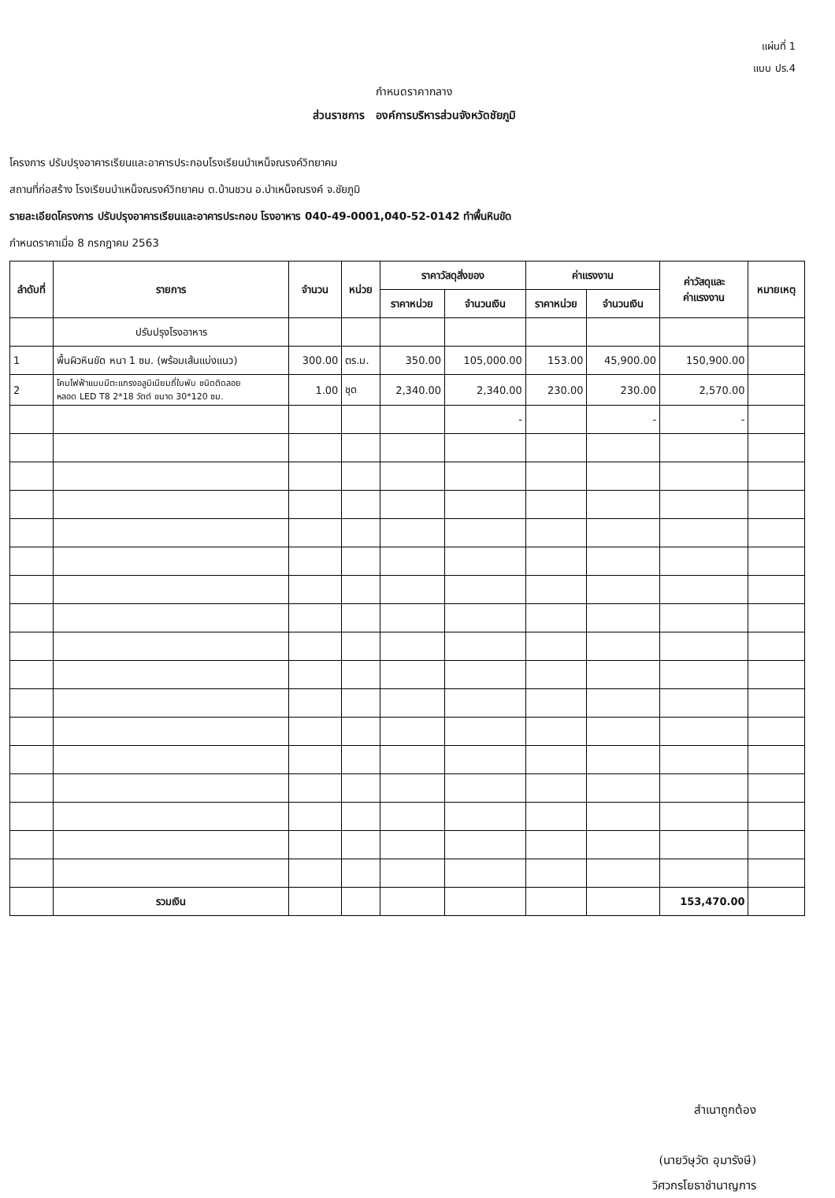แผ่นที่ 1
แบบ ปร.4
กำหนดราคากลาง
ส่วนราชการ องค์การบริหารส่วนจังหวัดชัยภูมิ
โครงการ ปรับปรุงอาคารเรียนและอาคารประกอบโรงเรียนบำเหน็จณรงค์วิทยาคม
สถานที่ก่อสร้าง โรงเรียนบำเหน็จณรงค์วิทยาคม ต.บ้านชวน อ.บำเหน็จณรงค์ จ.ชัยภูมิ
รายละเอียดโครงการ ปรับปรุงอาคารเรียนและอาคารประกอบ โรงอาหาร 040-49-0001,040-52-0142 ทำพื้นหินขัด
กำหนดราคาเมื่อ 8 กรกฎาคม 2563
| ลำดับที่ | รายการ | จำนวน | หน่วย | ราคาวัสดุสิ่งของ | | ค่าแรงงาน | | ค่าวัสดุและ ค่าแรงงาน | หมายเหตุ |
| --- | --- | --- | --- | --- | --- | --- | --- | --- | --- |
| | | | | ราคาหน่วย | จำนวนเงิน | ราคาหน่วย | จำนวนเงิน | | |
| | ปรับปรุงโรงอาหาร | | | | | | | | |
| 1 | พื้นผิวหินขัด หนา 1 ซม. (พร้อมเส้นแบ่งแนว) | 300.00 | ตร.ม. | 350.00 | 105,000.00 | 153.00 | 45,900.00 | 150,900.00 | |
| 2 | โคมไฟฟ้าแบบมีตะแกรงอลูมิเนียมถี่ใบพับ ชนิดติดลอย หลอด LED T8 2*18 วัตต์ ขนาด 30*120 ซม. | 1.00 | ชุด | 2,340.00 | 2,340.00 | 230.00 | 230.00 | 2,570.00 | |
| | | | | | - | | - | - | |
| | รวมเงิน | | | | | | | 153,470.00 | |
สำเนาถูกต้อง
(นายวิษุวัต อุมารังษี)
วิศวกรโยธาชำนาญการ